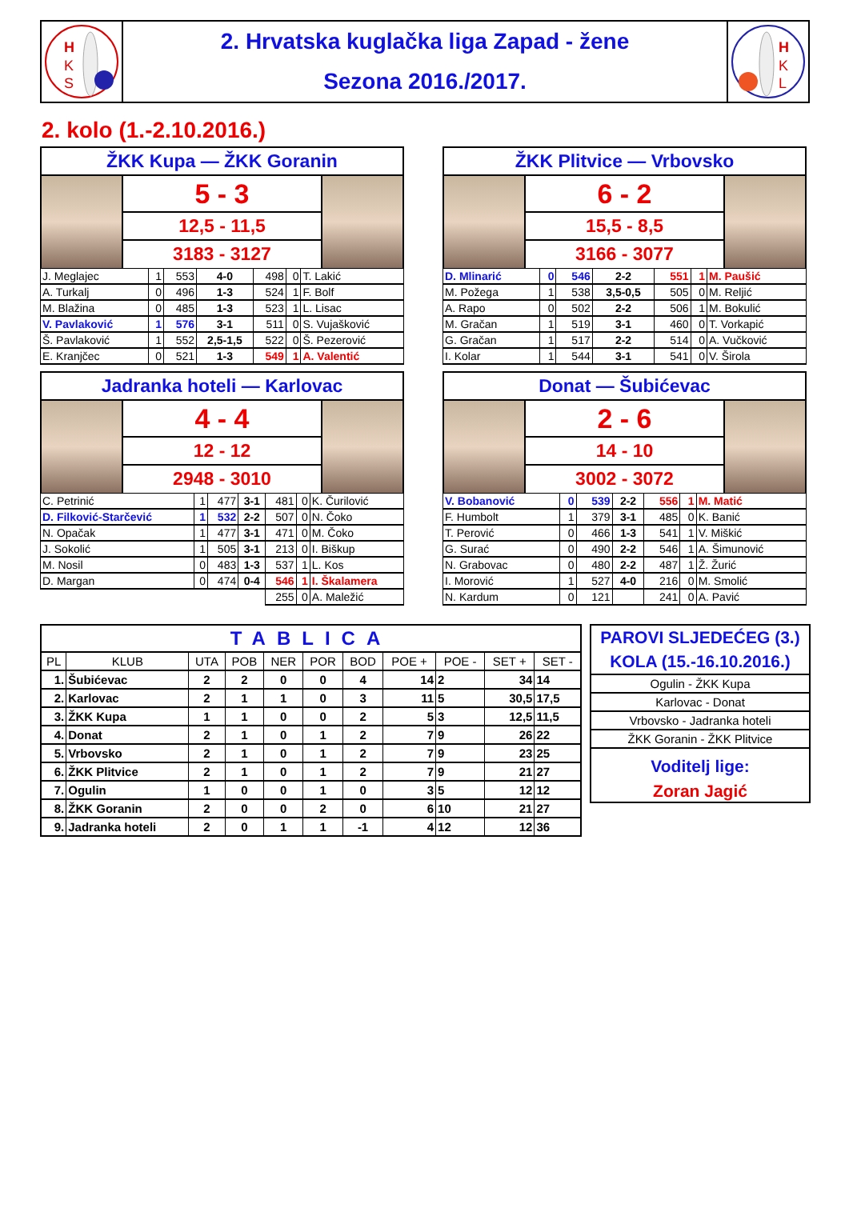H
K
S
2. Hrvatska kuglačka liga Zapad - žene
Sezona 2016./2017.
H
K
L
2. kolo (1.-2.10.2016.)
ŽKK Kupa — ŽKK Goranin
5 - 3
12,5 - 11,5
3183 - 3127
| J. Meglajec | 1 | 553 | 4-0 | 498 | 0 | T. Lakić |
| A. Turkalj | 0 | 496 | 1-3 | 524 | 1 | F. Bolf |
| M. Blažina | 0 | 485 | 1-3 | 523 | 1 | L. Lisac |
| V. Pavlaković | 1 | 576 | 3-1 | 511 | 0 | S. Vujašković |
| Š. Pavlaković | 1 | 552 | 2,5-1,5 | 522 | 0 | Š. Pezerović |
| E. Kranjčec | 0 | 521 | 1-3 | 549 | 1 | A. Valentić |
ŽKK Plitvice — Vrbovsko
6 - 2
15,5 - 8,5
3166 - 3077
| D. Mlinarić | 0 | 546 | 2-2 | 551 | 1 | M. Paušić |
| M. Požega | 1 | 538 | 3,5-0,5 | 505 | 0 | M. Reljić |
| A. Rapo | 0 | 502 | 2-2 | 506 | 1 | M. Bokulić |
| M. Gračan | 1 | 519 | 3-1 | 460 | 0 | T. Vorkapić |
| G. Gračan | 1 | 517 | 2-2 | 514 | 0 | A. Vučković |
| I. Kolar | 1 | 544 | 3-1 | 541 | 0 | V. Širola |
Jadranka hoteli — Karlovac
4 - 4
12 - 12
2948 - 3010
| C. Petrinić | 1 | 477 | 3-1 | 481 | 0 | K. Čurilović |
| D. Filković-Starčević | 1 | 532 | 2-2 | 507 | 0 | N. Čoko |
| N. Opačak | 1 | 477 | 3-1 | 471 | 0 | M. Čoko |
| J. Sokolić | 1 | 505 | 3-1 | 213 | 0 | I. Biškup |
| M. Nosil | 0 | 483 | 1-3 | 537 | 1 | L. Kos |
| D. Margan | 0 | 474 | 0-4 | 546 | 1 | I. Škalamera |
| | | | | 255 | 0 | A. Maležić |
Donat — Šubićevac
2 - 6
14 - 10
3002 - 3072
| V. Bobanović | 0 | 539 | 2-2 | 556 | 1 | M. Matić |
| F. Humbolt | 1 | 379 | 3-1 | 485 | 0 | K. Banić |
| T. Perović | 0 | 466 | 1-3 | 541 | 1 | V. Miškić |
| G. Surać | 0 | 490 | 2-2 | 546 | 1 | A. Šimunović |
| N. Grabovac | 0 | 480 | 2-2 | 487 | 1 | Ž. Žurić |
| I. Morović | 1 | 527 | 4-0 | 216 | 0 | M. Smolić |
| N. Kardum | 0 | 121 | | 241 | 0 | A. Pavić |
| TABLICA | | | | | | | | | | |
| PL | KLUB | UTA | POB | NER | POR | BOD | POE + | POE - | SET + | SET - |
| 1. | Šubićevac | 2 | 2 | 0 | 0 | 4 | 14 | 2 | 34 | 14 |
| 2. | Karlovac | 2 | 1 | 1 | 0 | 3 | 11 | 5 | 30,5 | 17,5 |
| 3. | ŽKK Kupa | 1 | 1 | 0 | 0 | 2 | 5 | 3 | 12,5 | 11,5 |
| 4. | Donat | 2 | 1 | 0 | 1 | 2 | 7 | 9 | 26 | 22 |
| 5. | Vrbovsko | 2 | 1 | 0 | 1 | 2 | 7 | 9 | 23 | 25 |
| 6. | ŽKK Plitvice | 2 | 1 | 0 | 1 | 2 | 7 | 9 | 21 | 27 |
| 7. | Ogulin | 1 | 0 | 0 | 1 | 0 | 3 | 5 | 12 | 12 |
| 8. | ŽKK Goranin | 2 | 0 | 0 | 2 | 0 | 6 | 10 | 21 | 27 |
| 9. | Jadranka hoteli | 2 | 0 | 1 | 1 | -1 | 4 | 12 | 12 | 36 |
PAROVI SLJEDEĆEG (3.) KOLA (15.-16.10.2016.)
Ogulin - ŽKK Kupa
Karlovac - Donat
Vrbovsko - Jadranka hoteli
ŽKK Goranin - ŽKK Plitvice
Voditelj lige:
Zoran Jagić